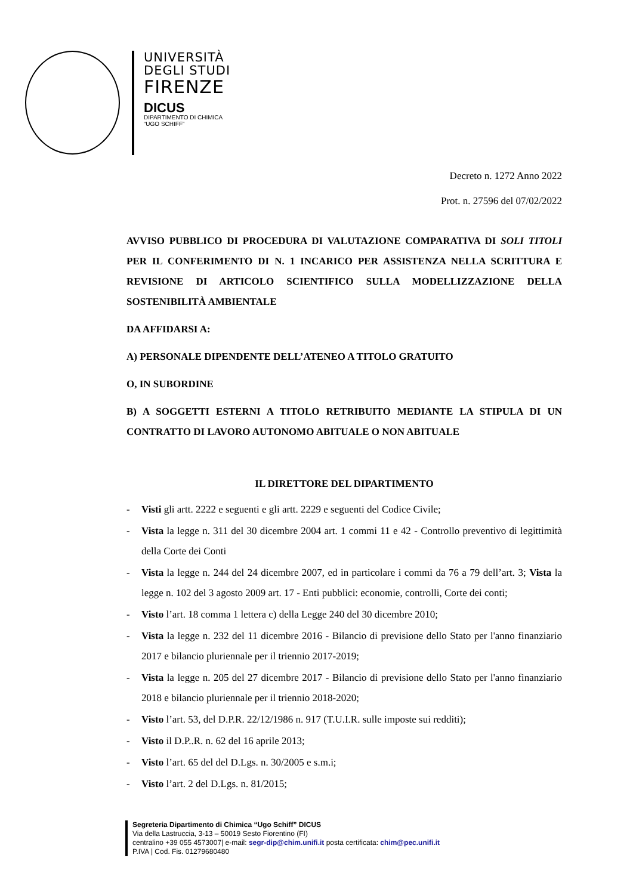UNIVERSITÀ
DEGLI STUDI
FIRENZE
DICUS
DIPARTIMENTO DI CHIMICA
“UGO SCHIFF”
Decreto n. 1272 Anno 2022
Prot. n. 27596 del 07/02/2022
AVVISO PUBBLICO DI PROCEDURA DI VALUTAZIONE COMPARATIVA DI SOLI TITOLI PER IL CONFERIMENTO DI N. 1 INCARICO PER ASSISTENZA NELLA SCRITTURA E REVISIONE DI ARTICOLO SCIENTIFICO SULLA MODELLIZZAZIONE DELLA SOSTENIBILITÀ AMBIENTALE
DA AFFIDARSI A:
A) PERSONALE DIPENDENTE DELL’ATENEO A TITOLO GRATUITO
O, IN SUBORDINE
B) A SOGGETTI ESTERNI A TITOLO RETRIBUITO MEDIANTE LA STIPULA DI UN CONTRATTO DI LAVORO AUTONOMO ABITUALE O NON ABITUALE
IL DIRETTORE DEL DIPARTIMENTO
- Visti gli artt. 2222 e seguenti e gli artt. 2229 e seguenti del Codice Civile;
- Vista la legge n. 311 del 30 dicembre 2004 art. 1 commi 11 e 42 - Controllo preventivo di legittimità della Corte dei Conti
- Vista la legge n. 244 del 24 dicembre 2007, ed in particolare i commi da 76 a 79 dell’art. 3; Vista la legge n. 102 del 3 agosto 2009 art. 17 - Enti pubblici: economie, controlli, Corte dei conti;
- Visto l’art. 18 comma 1 lettera c) della Legge 240 del 30 dicembre 2010;
- Vista la legge n. 232 del 11 dicembre 2016 - Bilancio di previsione dello Stato per l'anno finanziario 2017 e bilancio pluriennale per il triennio 2017-2019;
- Vista la legge n. 205 del 27 dicembre 2017 - Bilancio di previsione dello Stato per l'anno finanziario 2018 e bilancio pluriennale per il triennio 2018-2020;
- Visto l’art. 53, del D.P.R. 22/12/1986 n. 917 (T.U.I.R. sulle imposte sui redditi);
- Visto il D.P..R. n. 62 del 16 aprile 2013;
- Visto l’art. 65 del del D.Lgs. n. 30/2005 e s.m.i;
- Visto l’art. 2 del D.Lgs. n. 81/2015;
Segreteria Dipartimento di Chimica “Ugo Schiff” DICUS
Via della Lastruccia, 3-13 – 50019 Sesto Fiorentino (FI)
centralino +39 055 4573007| e-mail: segr-dip@chim.unifi.it posta certificata: chim@pec.unifi.it
P.IVA | Cod. Fis. 01279680480